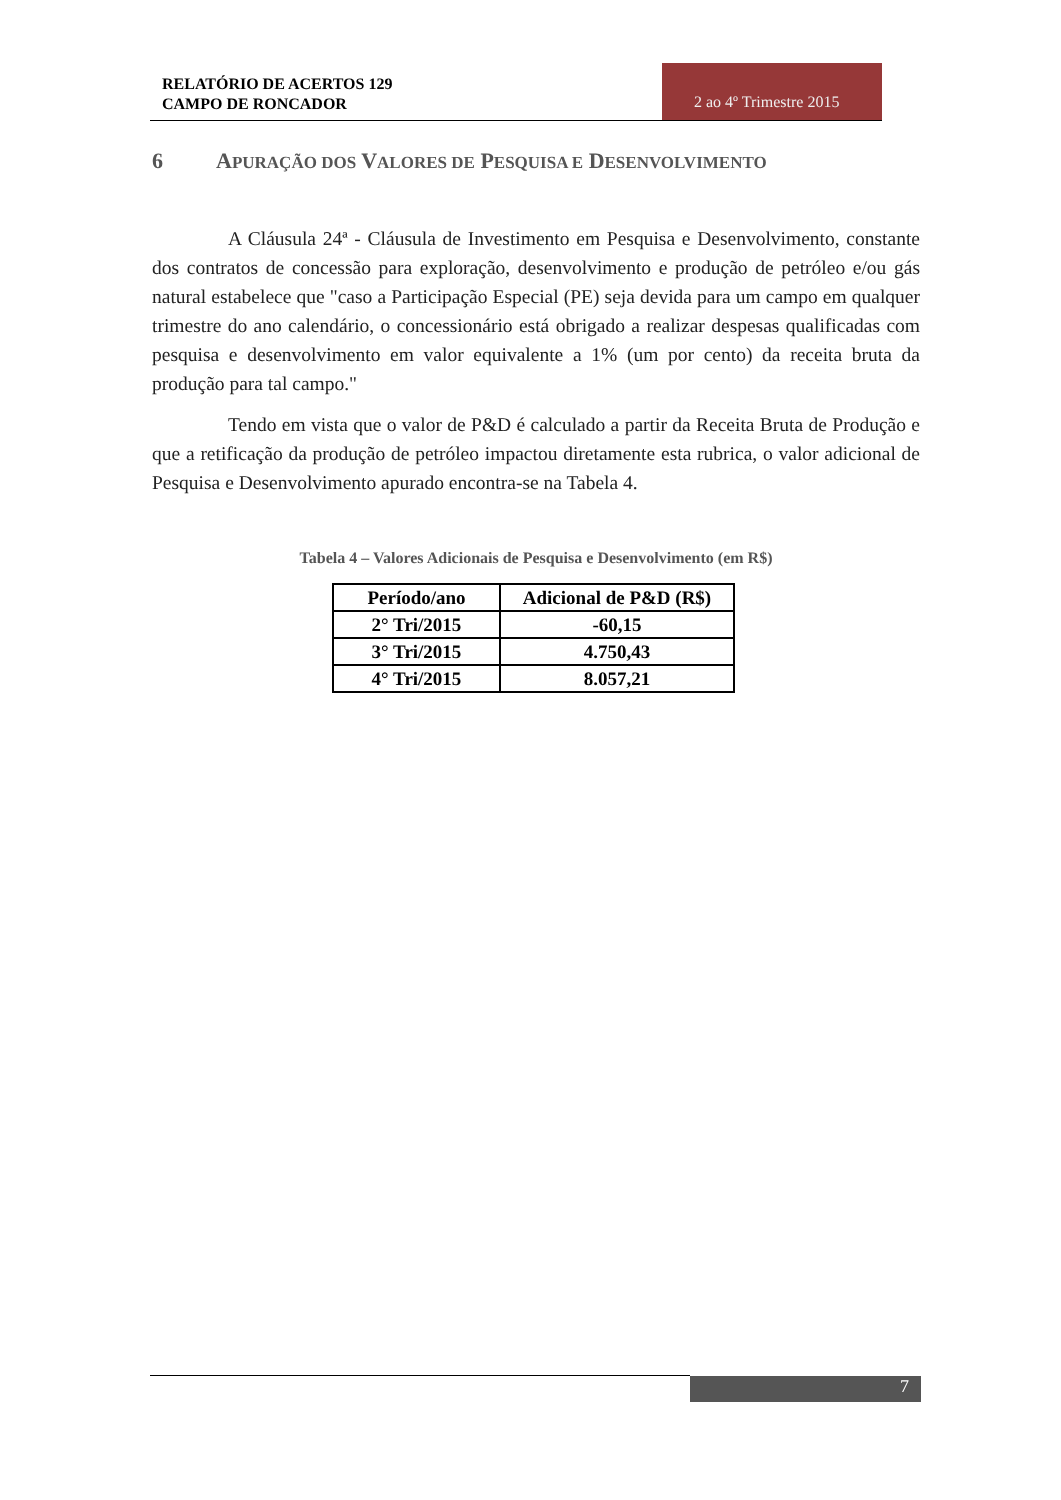RELATÓRIO DE ACERTOS 129
CAMPO DE RONCADOR
2 ao 4º Trimestre 2015
6 APURAÇÃO DOS VALORES DE PESQUISA E DESENVOLVIMENTO
A Cláusula 24ª - Cláusula de Investimento em Pesquisa e Desenvolvimento, constante dos contratos de concessão para exploração, desenvolvimento e produção de petróleo e/ou gás natural estabelece que "caso a Participação Especial (PE) seja devida para um campo em qualquer trimestre do ano calendário, o concessionário está obrigado a realizar despesas qualificadas com pesquisa e desenvolvimento em valor equivalente a 1% (um por cento) da receita bruta da produção para tal campo."
Tendo em vista que o valor de P&D é calculado a partir da Receita Bruta de Produção e que a retificação da produção de petróleo impactou diretamente esta rubrica, o valor adicional de Pesquisa e Desenvolvimento apurado encontra-se na Tabela 4.
Tabela 4 – Valores Adicionais de Pesquisa e Desenvolvimento (em R$)
| Período/ano | Adicional de P&D (R$) |
| --- | --- |
| 2° Tri/2015 | -60,15 |
| 3° Tri/2015 | 4.750,43 |
| 4° Tri/2015 | 8.057,21 |
7